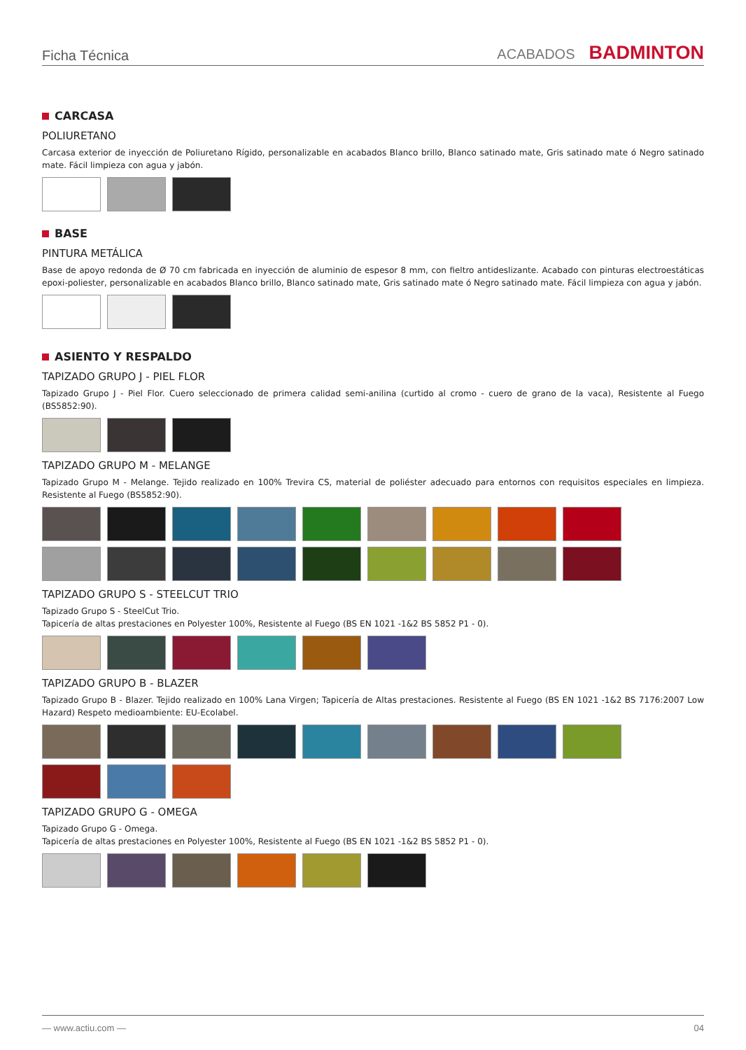Ficha Técnica
ACABADOS BADMINTON
CARCASA
POLIURETANO
Carcasa exterior de inyección de Poliuretano Rígido, personalizable en acabados Blanco brillo, Blanco satinado mate, Gris satinado mate ó Negro satinado mate. Fácil limpieza con agua y jabón.
BASE
PINTURA METÁLICA
Base de apoyo redonda de Ø 70 cm fabricada en inyección de aluminio de espesor 8 mm, con fieltro antideslizante. Acabado con pinturas electroestáticas epoxi-poliester, personalizable en acabados Blanco brillo, Blanco satinado mate, Gris satinado mate ó Negro satinado mate. Fácil limpieza con agua y jabón.
ASIENTO Y RESPALDO
TAPIZADO GRUPO J - PIEL FLOR
Tapizado Grupo J - Piel Flor. Cuero seleccionado de primera calidad semi-anilina (curtido al cromo - cuero de grano de la vaca), Resistente al Fuego (BS5852:90).
TAPIZADO GRUPO M - MELANGE
Tapizado Grupo M - Melange. Tejido realizado en 100% Trevira CS, material de poliéster adecuado para entornos con requisitos especiales en limpieza. Resistente al Fuego (BS5852:90).
TAPIZADO GRUPO S - STEELCUT TRIO
Tapizado Grupo S - SteelCut Trio.
Tapicería de altas prestaciones en Polyester 100%, Resistente al Fuego (BS EN 1021 -1&2 BS 5852 P1 - 0).
TAPIZADO GRUPO B - BLAZER
Tapizado Grupo B - Blazer. Tejido realizado en 100% Lana Virgen; Tapicería de Altas prestaciones. Resistente al Fuego (BS EN 1021 -1&2 BS 7176:2007 Low Hazard) Respeto medioambiente: EU-Ecolabel.
TAPIZADO GRUPO G - OMEGA
Tapizado Grupo G - Omega.
Tapicería de altas prestaciones en Polyester 100%, Resistente al Fuego (BS EN 1021 -1&2 BS 5852 P1 - 0).
— www.actiu.com — 04